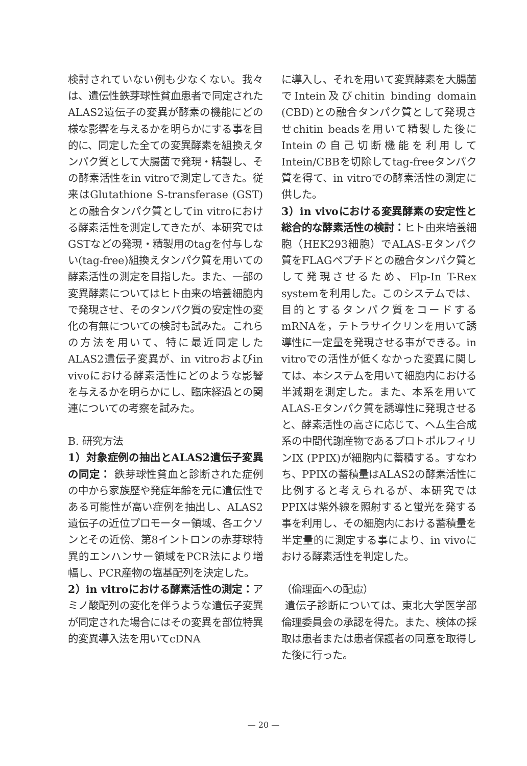検討されていない例も少なくない。我々は、遺伝性鉄芽球性貧血患者で同定されたALAS2遺伝子の変異が酵素の機能にどの様な影響を与えるかを明らかにする事を目的に、同定した全ての変異酵素を組換えタンパク質として大腸菌で発現・精製し、その酵素活性をin vitroで測定してきた。従来はGlutathione S-transferase (GST)との融合タンパク質としてin vitroにおける酵素活性を測定してきたが、本研究ではGSTなどの発現・精製用のtagを付与しない(tag-free)組換えタンパク質を用いての酵素活性の測定を目指した。また、一部の変異酵素についてはヒト由来の培養細胞内で発現させ、そのタンパク質の安定性の変化の有無についての検討も試みた。これらの方法を用いて、特に最近同定したALAS2遺伝子変異が、in vitroおよびin vivoにおける酵素活性にどのような影響を与えるかを明らかにし、臨床経過との関連についての考察を試みた。
B. 研究方法
1）対象症例の抽出とALAS2遺伝子変異の同定： 鉄芽球性貧血と診断された症例の中から家族歴や発症年齢を元に遺伝性である可能性が高い症例を抽出し、ALAS2遺伝子の近位プロモーター領域、各エクソンとその近傍、第8イントロンの赤芽球特異的エンハンサー領域をPCR法により増幅し、PCR産物の塩基配列を決定した。
2）in vitroにおける酵素活性の測定：アミノ酸配列の変化を伴うような遺伝子変異が同定された場合にはその変異を部位特異的変異導入法を用いてcDNA
に導入し、それを用いて変異酵素を大腸菌でIntein及びchitin binding domain (CBD)との融合タンパク質として発現させchitin beadsを用いて精製した後にInteinの自己切断機能を利用してIntein/CBBを切除してtag-freeタンパク質を得て、in vitroでの酵素活性の測定に供した。
3）in vivoにおける変異酵素の安定性と総合的な酵素活性の検討：ヒト由来培養細胞（HEK293細胞）でALAS-Eタンパク質をFLAGペプチドとの融合タンパク質として発現させるため、Flp-In T-Rex systemを利用した。このシステムでは、目的とするタンパク質をコードするmRNAを，テトラサイクリンを用いて誘導性に一定量を発現させる事ができる。in vitroでの活性が低くなかった変異に関しては、本システムを用いて細胞内における半減期を測定した。また、本系を用いてALAS-Eタンパク質を誘導性に発現させると、酵素活性の高さに応じて、ヘム生合成系の中間代謝産物であるプロトポルフィリンIX (PPIX)が細胞内に蓄積する。すなわち、PPIXの蓄積量はALAS2の酵素活性に比例すると考えられるが、本研究ではPPIXは紫外線を照射すると蛍光を発する事を利用し、その細胞内における蓄積量を半定量的に測定する事により、in vivoにおける酵素活性を判定した。
（倫理面への配慮）
遺伝子診断については、東北大学医学部倫理委員会の承認を得た。また、検体の採取は患者または患者保護者の同意を取得した後に行った。
— 20 —